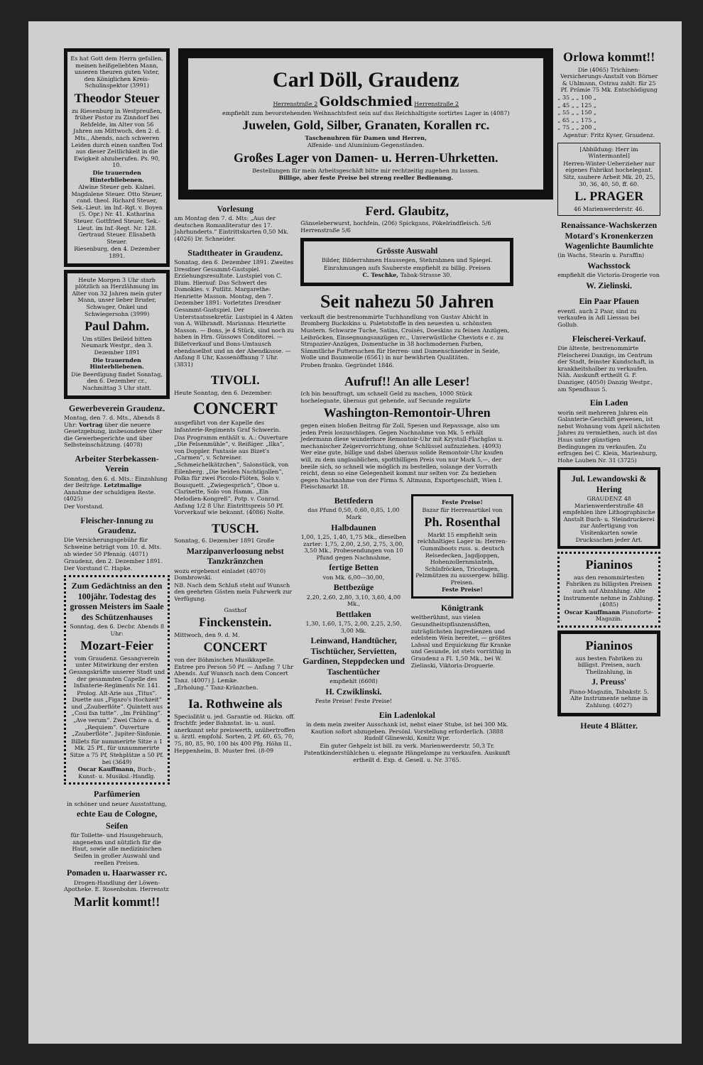Es hat Gott dem Herrn gefallen, meinen heißgeliebten Mann, unseren theuren guten Vater, den Königlichen Kreis-Schulinspektor (3991)
Theodor Steuer
zu Riesenburg in Westpreußen, früher Pastor zu Zinndorf bei Rehfelde, im Alter von 56 Jahren am Mittwoch, den 2. d. Mts., Abends, nach schweren Leiden durch einen sanften Tod aus dieser Zeitlichkeit in die Ewigkeit abzuberufen. Ps. 90, 10.
Die trauernden Hinterbliebenen.
Alwine Steuer geb. Kalnei. Magdalene Steuer. Otto Steuer, cand. theol. Richard Steuer, Sek.-Lieut. im Inf.-Rgt. v. Boyen (5. Opr.) Nr. 41. Katharina Steuer. Gottfried Steuer, Sek.-Lieut. im Inf.-Regt. Nr. 128. Gertraud Steuer. Elisabeth Steuer.
Riesenburg, den 4. Dezember 1891.
Heute Morgen 3 Uhr starb plötzlich an Herzlähmung im Alter von 32 Jahren mein guter Mann, unser lieber Bruder, Schwager, Onkel und Schwiegersohn (3999)
Paul Dahm.
Um stilles Beileid bitten Neumark Westpr., den 3. Dezember 1891
Die trauernden Hinterbliebenen.
Die Beerdigung findet Sonntag, den 6. Dezember cr., Nachmittag 3 Uhr statt.
Gewerbeverein Graudenz.
Montag, den 7. d. Mts., Abends 8 Uhr: Vortrag über die neuere Gesetzgebung, insbesondere über die Gewerbegerichte und über Selbsteinschätzung. (4078)
Arbeiter Sterbekassen-Verein
Sonntag, den 6. d. Mts.: Einzahlung der Beiträge. Letztmalige Annahme der schuldigen Reste. (4025)
Der Vorstand.
Fleischer-Innung zu Graudenz.
Die Versicherungsgebühr für Schweine beträgt vom 10. d. Mts. ab wieder 50 Pfennig. (4071)
Graudenz, den 2. Dezember 1891. Der Vorstand C. Hapke.
Zum Gedächtniss an den 100jähr. Todestag des grossen Meisters im Saale des Schützenhauses
Sonntag, den 6. Decbr. Abends 8 Uhr:
Mozart-Feier
vom Graudenz. Gesangverein unter Mitwirkung der ersten Gesangskräfte unserer Stadt und der gesammten Capelle des Infanterie-Regiments Nr. 141.
Prolog. Alt-Arie aus „Titus“. Duette aus „Figaro's Hochzeit“ und „Zauberflöte“. Quintett aus „Cosi fan tutte“. „Im Frühling“. „Ave verum“. Zwei Chöre a. d. „Requiem“. Ouverture „Zauberflöte“. Jupiter-Sinfonie.
Billets für nummerirte Sitze a 1 Mk. 25 Pf., für unnummerirte Sitze a 75 Pf, Stehplätze a 50 Pf. bei (3649)
Oscar Kauffmann, Buch-, Kunst- u. Musikal.-Handlg.
Parfümerien
in schöner und neuer Ausstattung,
echte Eau de Cologne,
Seifen
für Toilette- und Hausgebrauch, angenehm und nützlich für die Haut, sowie alle medizinischen Seifen in großer Auswahl und reellen Preisen.
Pomaden u. Haarwasser rc.
Drogen-Handlung der Löwen-Apotheke. E. Rosenbohm. Herrenstr.
Marlit kommt!!
Carl Döll, Graudenz
Herrenstraße 2 Goldschmied Herrenstraße 2
empfiehlt zum bevorstehenden Weihnachtsfest sein auf das Reichhaltigste sortirtes Lager in (4087)
Juwelen, Gold, Silber, Granaten, Korallen rc.
Taschenuhren für Damen und Herren,
Alfenide- und Aluminium-Gegenständen.
Großes Lager von Damen- u. Herren-Uhrketten.
Bestellungen für mein Arbeitsgeschäft bitte mir rechtzeitig zugehen zu lassen.
Billige, aber feste Preise bei streng reeller Bedienung.
Vorlesung
am Montag den 7. d. Mts: „Aus der deutschen Romanliteratur des 17. Jahrhunderts.“ Eintrittskarten 0,50 Mk. (4026) Dr. Schneider.
Stadttheater in Graudenz.
Sonntag, den 6. Dezember 1891: Zweites Dresdner Gesammt-Gastspiel. Erziehungsresultate. Lustspiel von C. Blum. Hierauf: Das Schwert des Damokles. v. Putlitz. Margarethe: Henriette Masson. Montag, den 7. Dezember 1891: Vorletztes Dresdner Gesammt-Gastspiel. Der Unterstaatssekretär. Lustspiel in 4 Akten von A. Wilbrandt. Marianna: Henriette Masson. — Bons, je 4 Stück, sind noch zu haben in Hrn. Güssows Conditorei. — Billetverkauf und Bons-Umtausch ebendaselbst und an der Abendkasse. — Anfang 8 Uhr, Kassenöffnung 7 Uhr. (3831)
TIVOLI.
Heute Sonntag, den 6. Dezember:
CONCERT
ausgeführt von der Kapelle des Infanterie-Regiments Graf Schwerin.
Das Programm enthält u. A.: Ouverture „Die Felsenmühle“, v. Reißiger. „Ilka“, von Doppler. Fantasie aus Bizet's „Carmen“, v. Schreiner. „Schmeichelkätzchen“, Salonstück, von Eilenberg. „Die beiden Nachtigallen“, Polka für zwei Piccolo-Flöten, Solo v. Bousquett. „Zwiegespräch“, Oboe u. Clarinette, Solo von Hamm. „Ein Melodien-Kongreß“, Potp. v. Conrad. Anfang 1/2 8 Uhr. Eintrittspreis 50 Pf. Vorverkauf wie bekannt. (4086) Nolte.
TUSCH.
Sonntag, 6. Dezember 1891 Große
Marzipanverloosung nebst Tanzkränzchen
wozu ergebenst einladet (4070) Dombrowski.
NB. Nach dem Schluß steht auf Wunsch den geehrten Gästen mein Fuhrwerk zur Verfügung.
Gasthof
Finckenstein.
Mittwoch, den 9. d. M.
CONCERT
von der Böhmischen Musikkapelle. Entree pro Person 50 Pf. — Anfang 7 Uhr Abends. Auf Wunsch nach dem Concert Tanz. (4007) J. Lemke.
„Erholung.“ Tanz-Kränzchen.
Ia. Rothweine als
Specialität u. jed. Garantie od. Rückn. off. frachtfr. jeder Bahnstat. in- u. ausl. anerkannt sehr preiswerth, unübertroffen u. ärztl. empfohl. Sorten, 2 Pf. 60, 65, 70, 75, 80, 85, 90, 100 bis 400 Pfg. Höhn II., Heppenheim, B. Muster frei. (8-09
Ferd. Glaubitz,
Gänseleberwurst, hochfein, (206) Spickgans, Pökelrindfleisch. 5/6 Herrenstraße 5/6
Grösste Auswahl
Bilder, Bilderrahmen Haussegen, Stehrahmen und Spiegel.
Einrahmungen aufs Sauberste empfiehlt zu billig. Preisen
C. Teschke, Tabak-Strasse 30.
Seit nahezu 50 Jahren
verkauft die bestrenommirte Tuchhandlung von Gustav Abicht in Bromberg Buckskins u. Paletotstoffe in den neuesten u. schönsten Mustern. Schwarze Tuche, Satins, Croisés, Doeskins zu feinen Anzügen, Leibröcken, Einsegnungsanzügen rc., Unverwüstliche Cheviots e c. zu Strapazier-Anzügen, Damentuche in 38 hochmodernen Farben, Sämmtliche Futtersachen für Herren- und Damenschneider in Seide, Wolle und Baumwolle (6561) in nur bewährten Qualitäten.
Proben franko. Gegründet 1846.
Aufruf!! An alle Leser!
Ich bin beauftragt, um schnell Geld zu machen, 1000 Stück hochelegante, überaus gut gehende, auf Secunde regulirte
Washington-Remontoir-Uhren
gegen einen bloßen Beitrag für Zoll, Spesen und Repassage, also um jeden Preis loszuschlagen. Gegen Nachnahme von Mk. 5 erhält Jedermann diese wunderbare Remontoir-Uhr mit Krystall-Flachglas u. mechanischer Zeigervorrichtung, ohne Schlüssel aufzuziehen. (4093) Wer eine gute, billige und dabei überaus solide Remontoir-Uhr kaufen will, zu dem unglaublichen, spottbilligen Preis von nur Mark 5,—, der beeile sich, so schnell wie möglich zu bestellen, solange der Vorrath reicht, denn so eine Gelegenheit kommt nur selten vor. Zu beziehen gegen Nachnahme von der Firma S. Altmann, Exportgeschäft, Wien I. Fleischmarkt 18.
Bettfedern
das Pfund 0,50, 0,60, 0,85, 1,00 Mark
Halbdaunen
1,00, 1,25, 1,40, 1,75 Mk., dieselben zarter: 1,75, 2,00, 2,50, 2,75, 3,00, 3,50 Mk., Probesendungen von 10 Pfund gegen Nachnahme,
fertige Betten
von Mk. 6,00—30,00,
Bettbezüge
2,20, 2,60, 2,80, 3,10, 3,60, 4,00 Mk.,
Bettlaken
1,30, 1,60, 1,75, 2,00, 2,25, 2,50, 3,00 Mk.
Leinwand, Handtücher, Tischtücher, Servietten, Gardinen, Steppdecken und Taschentücher
empfiehlt (6608)
H. Czwiklinski.
Feste Preise! Feste Preise!
Feste Preise!
Bazar für Herrenartikel von
Ph. Rosenthal
Markt 15 empfiehlt sein reichhaltiges Lager in: Herren-Gummiboots russ. u. deutsch Reisedecken, Jagdjoppen, Hohenzollernmänteln, Schlafröcken, Tricotagen, Pelzmützen zu aussergew. billig. Preisen.
Feste Preise!
Königtrank
weltberühmt, aus vielen Gesundheitspflanzensäften, zuträglichsten Ingredienzen und edelstem Wein bereitet, — größtes Labsal und Erquickung für Kranke und Gesunde, ist stets vorräthig in Graudenz a Fl. 1,50 Mk., bei W. Zielinski, Viktoria-Droguerie.
Ein Ladenlokal
in dem mein zweiter Ausschank ist, nebst einer Stube, ist bei 300 Mk. Kaution sofort abzugeben. Persönl. Vorstellung erforderlich. (3888 Rudolf Glinewski, Konitz Wpr.
Ein guter Gehpelz ist bill. zu verk. Marienwerderstr. 50,3 Tr.
Patentkinderstühlchen u. elegante Hängelampe zu verkaufen. Auskunft ertheilt d. Exp. d. Gesell. u. Nr. 3765.
Orlowa kommt!!
Die (4065) Trichinen-Versicherungs-Anstalt von Börner & Uhlmann, Ostrau zahlt: für 25 Pf. Prämie 75 Mk. Entschädigung
„ 35 „ „ 100 „
„ 45 „ „ 125 „
„ 55 „ „ 150 „
„ 65 „ „ 175 „
„ 75 „ „ 200 „
Agentur: Fritz Kyser, Graudenz.
[Abbildung: Herr im Wintermantel]
Herren-Winter-Ueberzieher nur eigenes Fabrikat hochelegant. Sitz, saubere Arbeit Mk. 20, 25, 30, 36, 40, 50, ff. 60.
L. PRAGER
46 Marienwerderstr. 46.
Renaissance-Wachskerzen Motard's Kronenkerzen Wagenlichte Baumlichte
(in Wachs, Stearin u. Paraffin)
Wachsstock
empfiehlt die Victoria-Drogerie von
W. Zielinski.
Ein Paar Pfauen
eventl. auch 2 Paar, sind zu verkaufen in Adl Liessau bei Gollub.
Fleischerei-Verkauf.
Die älteste, bestrenommirte Fleischerei Danzigs, im Centrum der Stadt, feinster Kundschaft, in krankheitshalber zu verkaufen. Näh. Auskunft ertheilt G. F. Danziger, (4050) Danzig Westpr., am Spendhaus 5.
Ein Laden
worin seit mehreren Jahren ein Galanterie-Geschäft gewesen, ist nebst Wohnung vom April nächsten Jahres zu vermiethen, auch ist das Haus unter günstigen Bedingungen zu verkaufen. Zu erfragen bei C. Klein, Marienburg, Hohe Lauben Nr. 31 (3725)
Jul. Lewandowski & Hering
GRAUDENZ 48 Marienwerderstraße 48 empfehlen ihre Lithographische Anstalt Buch- u. Steindruckerei zur Anfertigung von Visitenkarten sowie Drucksachen jeder Art.
Pianinos
aus den renommirtesten Fabriken zu billigsten Preisen auch auf Abzahlung. Alte Instrumente nehme in Zahlung. (4085)
Oscar Kauffmann Pianoforte-Magazin.
Pianinos
aus besten Fabriken zu billigst. Preisen, auch Theilzahlung, in
J. Preuss'
Piano-Magazin, Tabakstr. 5. Alte Instrumente nehme in Zahlung. (4027)
Heute 4 Blätter.